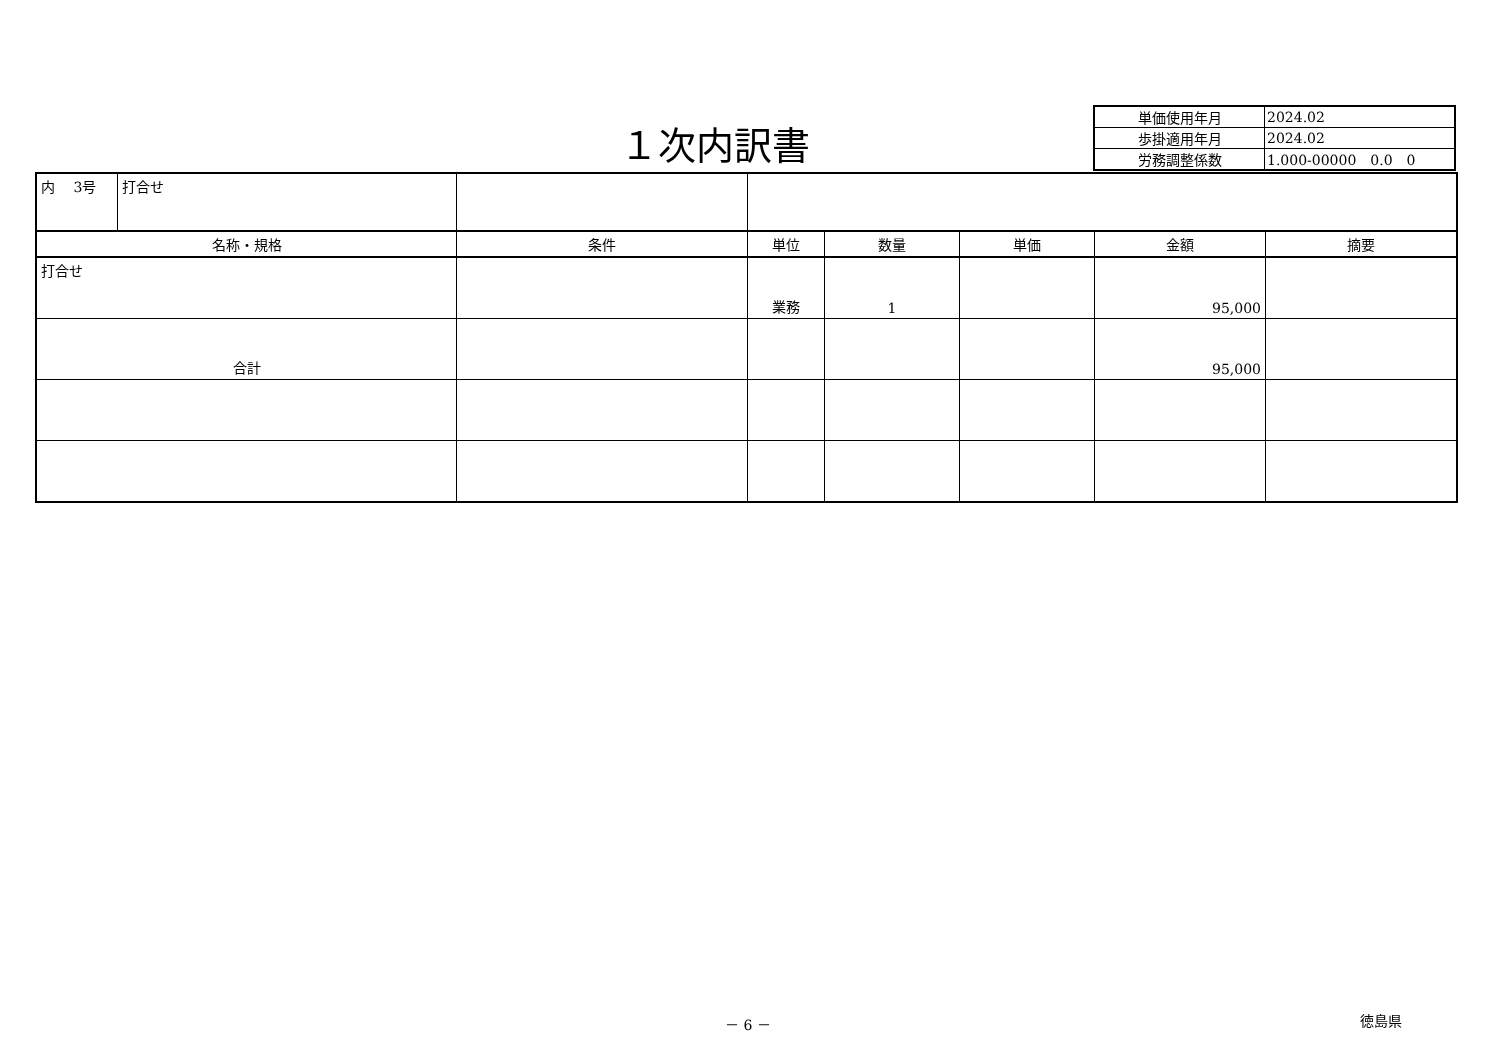１次内訳書
| 単価使用年月 | 2024.02 |
| 歩掛適用年月 | 2024.02 |
| 労務調整係数 | 1.000-00000 0.0 0 |
| 内 3号 | 打合せ | | | | | | |
| 名称・規格 | | 条件 | 単位 | 数量 | 単価 | 金額 | 摘要 |
| 打合せ | | | 業務 | 1 | | 95,000 | |
| 合計 | | | | | | 95,000 | |
－ 6 － 徳島県